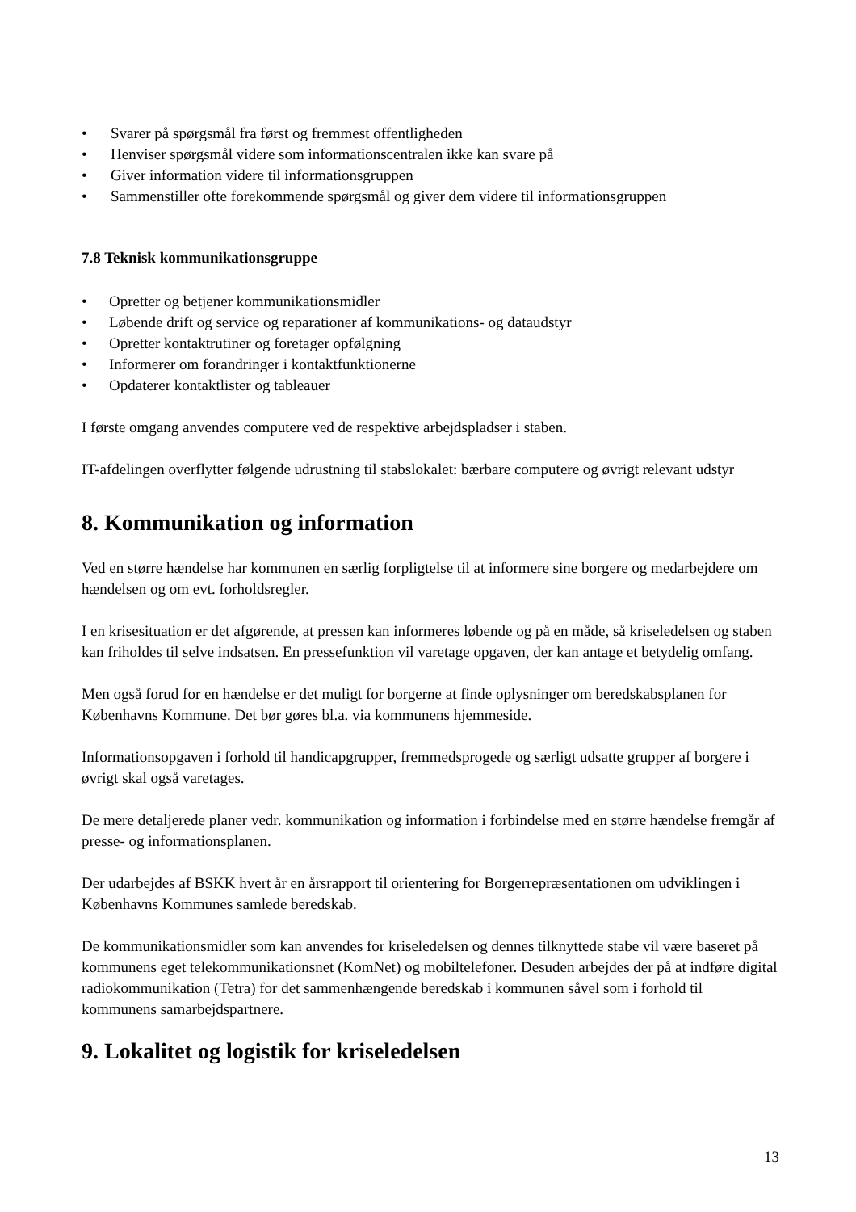• Svarer på spørgsmål fra først og fremmest offentligheden
• Henviser spørgsmål videre som informationscentralen ikke kan svare på
• Giver information videre til informationsgruppen
• Sammenstiller ofte forekommende spørgsmål og giver dem videre til informationsgruppen
7.8 Teknisk kommunikationsgruppe
• Opretter og betjener kommunikationsmidler
• Løbende drift og service og reparationer af kommunikations- og dataudstyr
• Opretter kontaktrutiner og foretager opfølgning
• Informerer om forandringer i kontaktfunktionerne
• Opdaterer kontaktlister og tableauer
I første omgang anvendes computere ved de respektive arbejdspladser i staben.
IT-afdelingen overflytter følgende udrustning til stabslokalet: bærbare computere og øvrigt relevant udstyr
8. Kommunikation og information
Ved en større hændelse har kommunen en særlig forpligtelse til at informere sine borgere og medarbejdere om hændelsen og om evt. forholdsregler.
I en krisesituation er det afgørende, at pressen kan informeres løbende og på en måde, så kriseledelsen og staben kan friholdes til selve indsatsen. En pressefunktion vil varetage opgaven, der kan antage et betydelig omfang.
Men også forud for en hændelse er det muligt for borgerne at finde oplysninger om beredskabsplanen for Københavns Kommune. Det bør gøres bl.a. via kommunens hjemmeside.
Informationsopgaven i forhold til handicapgrupper, fremmedsprogede og særligt udsatte grupper af borgere i øvrigt skal også varetages.
De mere detaljerede planer vedr. kommunikation og information i forbindelse med en større hændelse fremgår af presse- og informationsplanen.
Der udarbejdes af BSKK hvert år en årsrapport til orientering for Borgerrepræsentationen om udviklingen i Københavns Kommunes samlede beredskab.
De kommunikationsmidler som kan anvendes for kriseledelsen og dennes tilknyttede stabe vil være baseret på kommunens eget telekommunikationsnet (KomNet) og mobiltelefoner. Desuden arbejdes der på at indføre digital radiokommunikation (Tetra) for det sammenhængende beredskab i kommunen såvel som i forhold til kommunens samarbejdspartnere.
9. Lokalitet og logistik for kriseledelsen
13